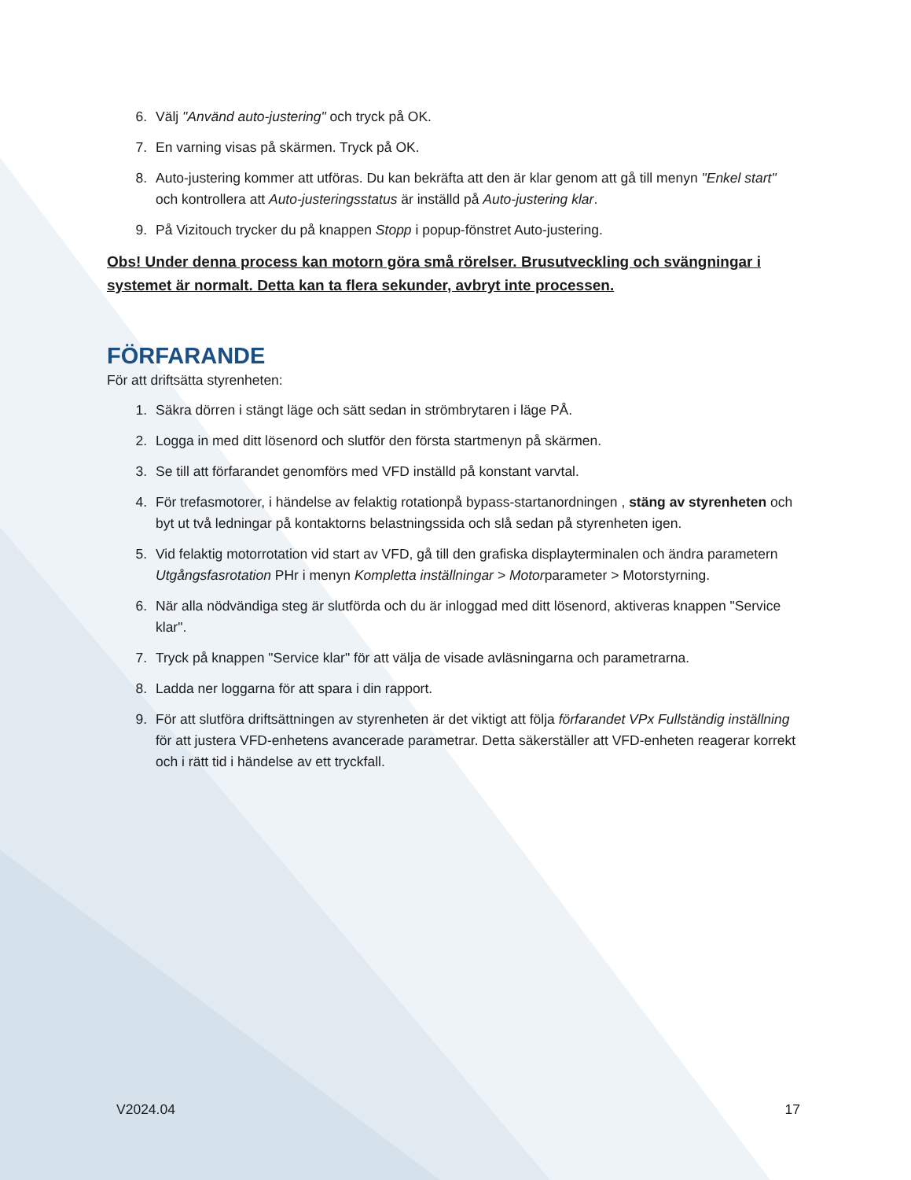6. Välj "Använd auto-justering" och tryck på OK.
7. En varning visas på skärmen. Tryck på OK.
8. Auto-justering kommer att utföras. Du kan bekräfta att den är klar genom att gå till menyn "Enkel start" och kontrollera att Auto-justeringsstatus är inställd på Auto-justering klar.
9. På Vizitouch trycker du på knappen Stopp i popup-fönstret Auto-justering.
Obs! Under denna process kan motorn göra små rörelser. Brusutveckling och svängningar i systemet är normalt. Detta kan ta flera sekunder, avbryt inte processen.
FÖRFARANDE
För att driftsätta styrenheten:
1. Säkra dörren i stängt läge och sätt sedan in strömbrytaren i läge PÅ.
2. Logga in med ditt lösenord och slutför den första startmenyn på skärmen.
3. Se till att förfarandet genomförs med VFD inställd på konstant varvtal.
4. För trefasmotorer, i händelse av felaktig rotationpå bypass-startanordningen , stäng av styrenheten och byt ut två ledningar på kontaktorns belastningssida och slå sedan på styrenheten igen.
5. Vid felaktig motorrotation vid start av VFD, gå till den grafiska displayterminalen och ändra parametern Utgångsfasrotation PHr i menyn Kompletta inställningar > Motorparameter > Motorstyrning.
6. När alla nödvändiga steg är slutförda och du är inloggad med ditt lösenord, aktiveras knappen "Service klar".
7. Tryck på knappen "Service klar" för att välja de visade avläsningarna och parametrarna.
8. Ladda ner loggarna för att spara i din rapport.
9. För att slutföra driftsättningen av styrenheten är det viktigt att följa förfarandet VPx Fullständig inställning för att justera VFD-enhetens avancerade parametrar. Detta säkerställer att VFD-enheten reagerar korrekt och i rätt tid i händelse av ett tryckfall.
V2024.04 17